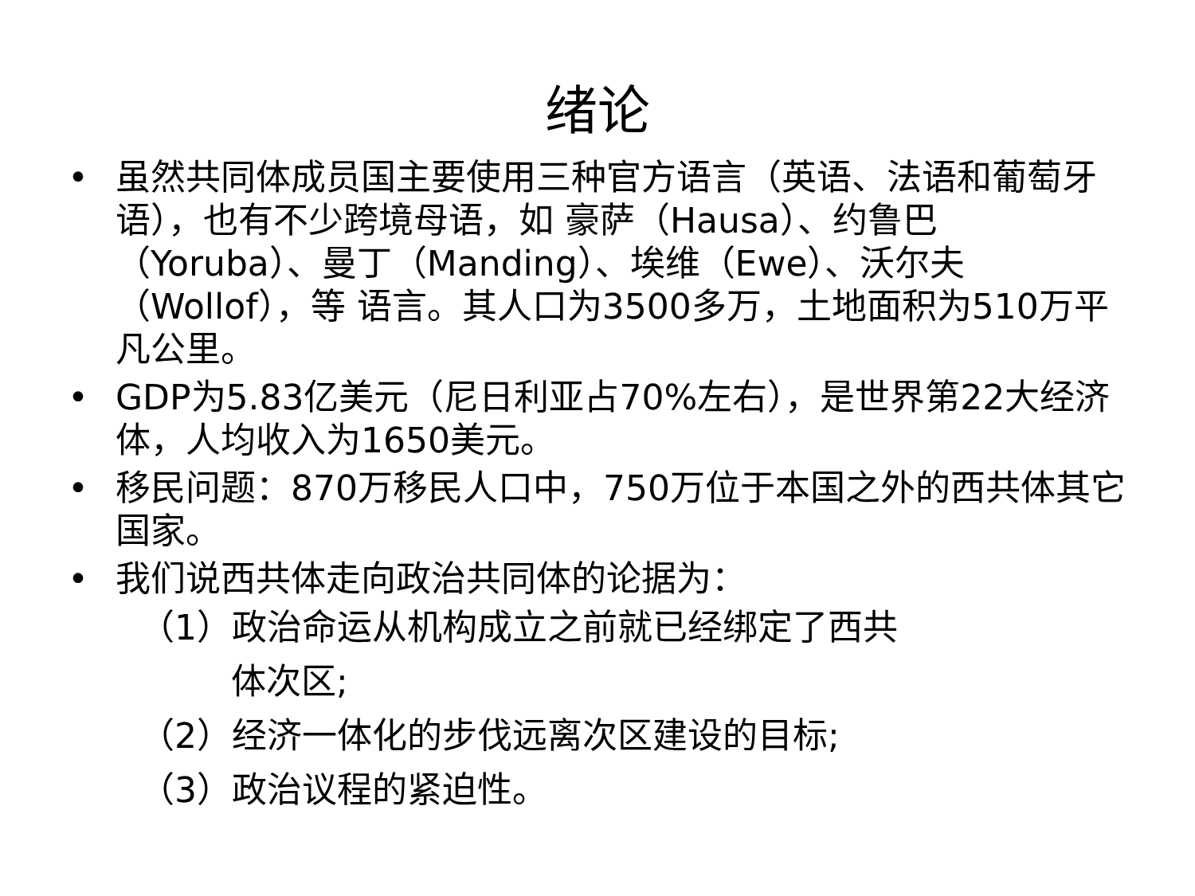绪论
• 虽然共同体成员国主要使用三种官方语言（英语、法语和葡萄牙语），也有不少跨境母语，如 豪萨（Hausa）、约鲁巴（Yoruba）、曼丁（Manding）、埃维（Ewe）、沃尔夫（Wollof），等 语言。其人口为3500多万，土地面积为510万平凡公里。
• GDP为5.83亿美元（尼日利亚占70%左右），是世界第22大经济体，人均收入为1650美元。
• 移民问题：870万移民人口中，750万位于本国之外的西共体其它国家。
• 我们说西共体走向政治共同体的论据为：
（1）政治命运从机构成立之前就已经绑定了西共
体次区;
（2）经济一体化的步伐远离次区建设的目标;
（3）政治议程的紧迫性。